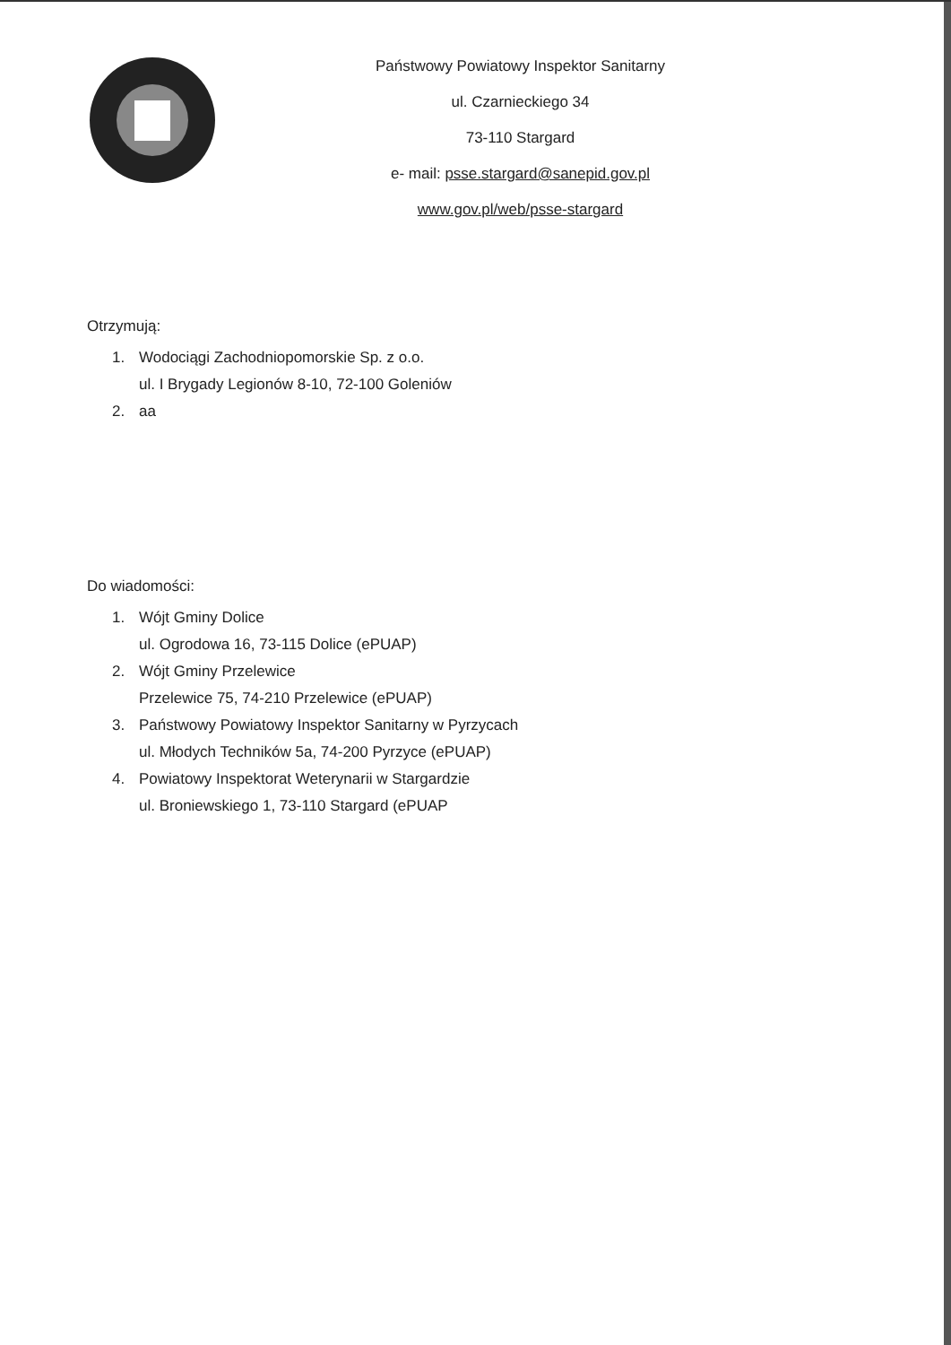Państwowy Powiatowy Inspektor Sanitarny
ul. Czarnieckiego 34
73-110 Stargard
e- mail: psse.stargard@sanepid.gov.pl
www.gov.pl/web/psse-stargard
Otrzymują:
1. Wodociągi Zachodniopomorskie Sp. z o.o.
ul. I Brygady Legionów 8-10, 72-100 Goleniów
2. aa
Do wiadomości:
1. Wójt Gminy Dolice
ul. Ogrodowa 16, 73-115 Dolice (ePUAP)
2. Wójt Gminy Przelewice
Przelewice 75, 74-210 Przelewice (ePUAP)
3. Państwowy Powiatowy Inspektor Sanitarny w Pyrzycach
ul. Młodych Techników 5a, 74-200 Pyrzyce (ePUAP)
4. Powiatowy Inspektorat Weterynarii w Stargardzie
ul. Broniewskiego 1, 73-110 Stargard (ePUAP